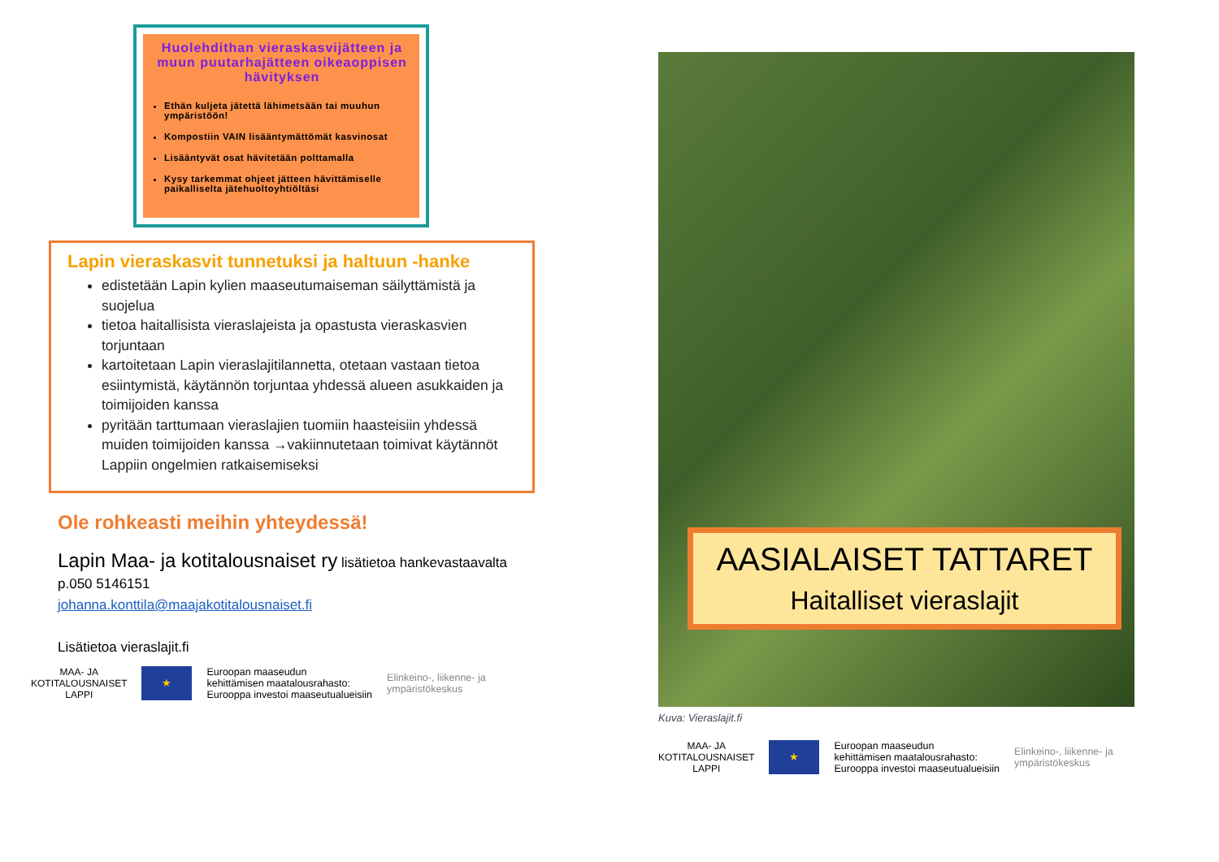Huolehdithan vieraskasvijätteen ja muun puutarhajätteen oikeaoppisen hävityksen
Ethän kuljeta jätettä lähimetsään tai muuhun ympäristöön!
Kompostiin VAIN lisääntymättömät kasvinosat
Lisääntyvät osat hävitetään polttamalla
Kysy tarkemmat ohjeet jätteen hävittämiselle paikalliselta jätehuoltoyhtiöltäsi
Lapin vieraskasvit tunnetuksi ja haltuun -hanke
edistetään Lapin kylien maaseutumaiseman säilyttämistä ja suojelua
tietoa haitallisista vieraslajeista ja opastusta vieraskasvien torjuntaan
kartoitetaan Lapin vieraslajitilannetta, otetaan vastaan tietoa esiintymistä, käytännön torjuntaa yhdessä alueen asukkaiden ja toimijoiden kanssa
pyritään tarttumaan vieraslajien tuomiin haasteisiin yhdessä muiden toimijoiden kanssa →vakiinnutetaan toimivat käytännöt Lappiin ongelmien ratkaisemiseksi
Ole rohkeasti meihin yhteydessä!
Lapin Maa- ja kotitalousnaiset ry lisätietoa hankevastaavalta
p.050 5146151
johanna.konttila@maajakotitalousnaiset.fi
Lisätietoa vieraslajit.fi
MAA- JA
KOTITALOUSNAISET
LAPPI
★
Euroopan maaseudun
kehittämisen maatalousrahasto:
Eurooppa investoi maaseutualueisiin
Elinkeino-, liikenne- ja
ympäristökeskus
AASIALAISET TATTARET
Haitalliset vieraslajit
Kuva: Vieraslajit.fi
MAA- JA
KOTITALOUSNAISET
LAPPI
★
Euroopan maaseudun
kehittämisen maatalousrahasto:
Eurooppa investoi maaseutualueisiin
Elinkeino-, liikenne- ja
ympäristökeskus